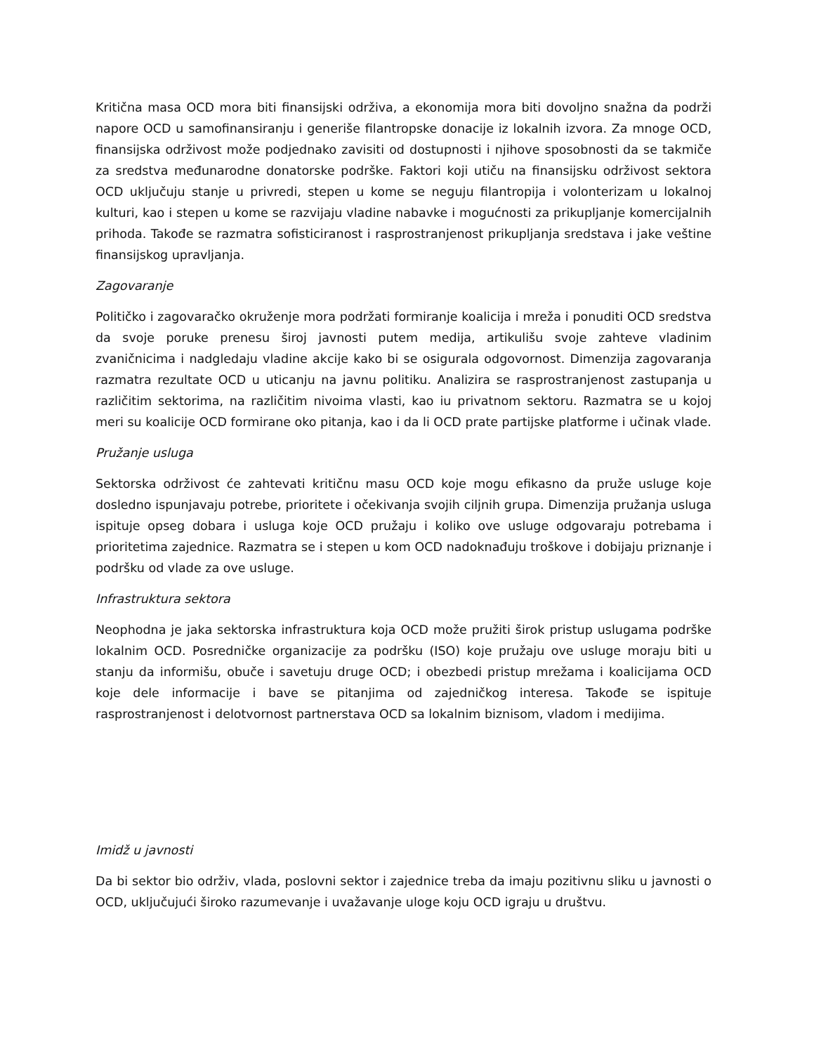Kritična masa OCD mora biti finansijski održiva, a ekonomija mora biti dovoljno snažna da podrži napore OCD u samofinansiranju i generiše filantropske donacije iz lokalnih izvora. Za mnoge OCD, finansijska održivost može podjednako zavisiti od dostupnosti i njihove sposobnosti da se takmiče za sredstva međunarodne donatorske podrške. Faktori koji utiču na finansijsku održivost sektora OCD uključuju stanje u privredi, stepen u kome se neguju filantropija i volonterizam u lokalnoj kulturi, kao i stepen u kome se razvijaju vladine nabavke i mogućnosti za prikupljanje komercijalnih prihoda. Takođe se razmatra sofisticiranost i rasprostranjenost prikupljanja sredstava i jake veštine finansijskog upravljanja.
Zagovaranje
Političko i zagovaračko okruženje mora podržati formiranje koalicija i mreža i ponuditi OCD sredstva da svoje poruke prenesu široj javnosti putem medija, artikulišu svoje zahteve vladinim zvaničnicima i nadgledaju vladine akcije kako bi se osigurala odgovornost. Dimenzija zagovaranja razmatra rezultate OCD u uticanju na javnu politiku. Analizira se rasprostranjenost zastupanja u različitim sektorima, na različitim nivoima vlasti, kao iu privatnom sektoru. Razmatra se u kojoj meri su koalicije OCD formirane oko pitanja, kao i da li OCD prate partijske platforme i učinak vlade.
Pružanje usluga
Sektorska održivost će zahtevati kritičnu masu OCD koje mogu efikasno da pruže usluge koje dosledno ispunjavaju potrebe, prioritete i očekivanja svojih ciljnih grupa. Dimenzija pružanja usluga ispituje opseg dobara i usluga koje OCD pružaju i koliko ove usluge odgovaraju potrebama i prioritetima zajednice. Razmatra se i stepen u kom OCD nadoknađuju troškove i dobijaju priznanje i podršku od vlade za ove usluge.
Infrastruktura sektora
Neophodna je jaka sektorska infrastruktura koja OCD može pružiti širok pristup uslugama podrške lokalnim OCD. Posredničke organizacije za podršku (ISO) koje pružaju ove usluge moraju biti u stanju da informišu, obuče i savetuju druge OCD; i obezbedi pristup mrežama i koalicijama OCD koje dele informacije i bave se pitanjima od zajedničkog interesa. Takođe se ispituje rasprostranjenost i delotvornost partnerstava OCD sa lokalnim biznisom, vladom i medijima.
Imidž u javnosti
Da bi sektor bio održiv, vlada, poslovni sektor i zajednice treba da imaju pozitivnu sliku u javnosti o OCD, uključujući široko razumevanje i uvažavanje uloge koju OCD igraju u društvu.